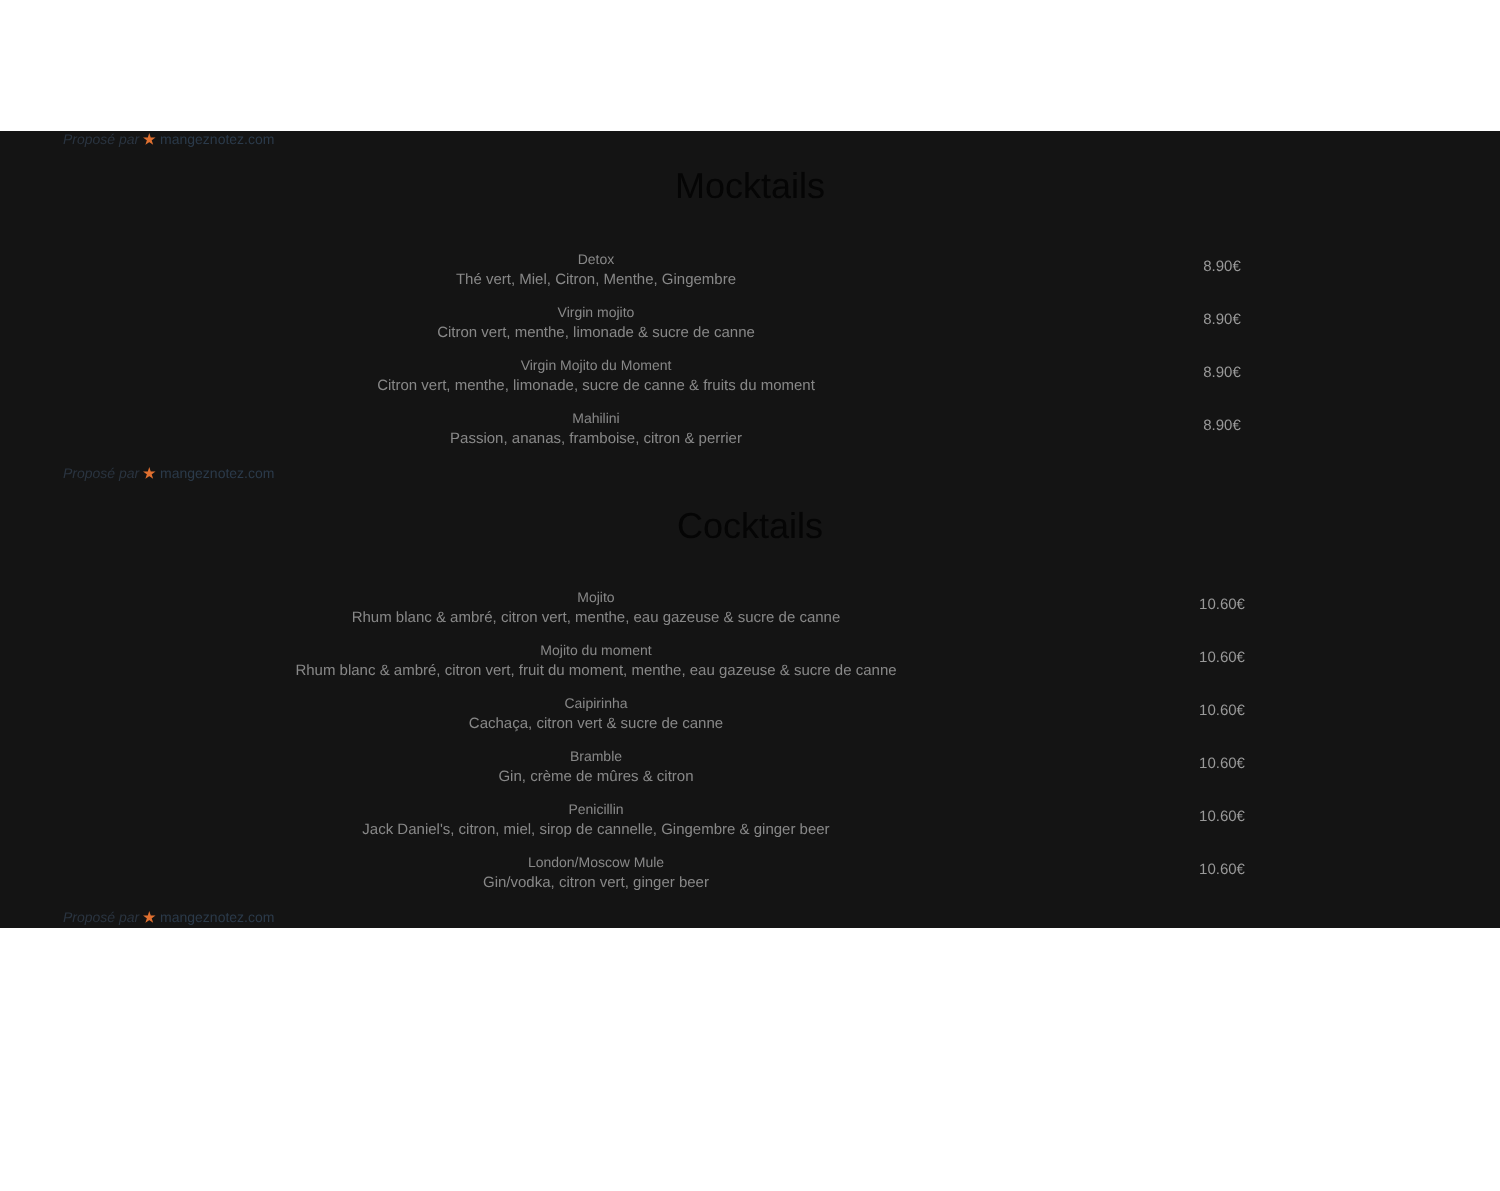Proposé par ★ mangeznotez.com
Mocktails
Detox
Thé vert, Miel, Citron, Menthe, Gingembre
8.90€
Virgin mojito
Citron vert, menthe, limonade & sucre de canne
8.90€
Virgin Mojito du Moment
Citron vert, menthe, limonade, sucre de canne & fruits du moment
8.90€
Mahilini
Passion, ananas, framboise, citron & perrier
8.90€
Proposé par ★ mangeznotez.com
Cocktails
Mojito
Rhum blanc & ambré, citron vert, menthe, eau gazeuse & sucre de canne
10.60€
Mojito du moment
Rhum blanc & ambré, citron vert, fruit du moment, menthe, eau gazeuse & sucre de canne
10.60€
Caipirinha
Cachaça, citron vert & sucre de canne
10.60€
Bramble
Gin, crème de mûres & citron
10.60€
Penicillin
Jack Daniel's, citron, miel, sirop de cannelle, Gingembre & ginger beer
10.60€
London/Moscow Mule
Gin/vodka, citron vert, ginger beer
10.60€
Proposé par ★ mangeznotez.com